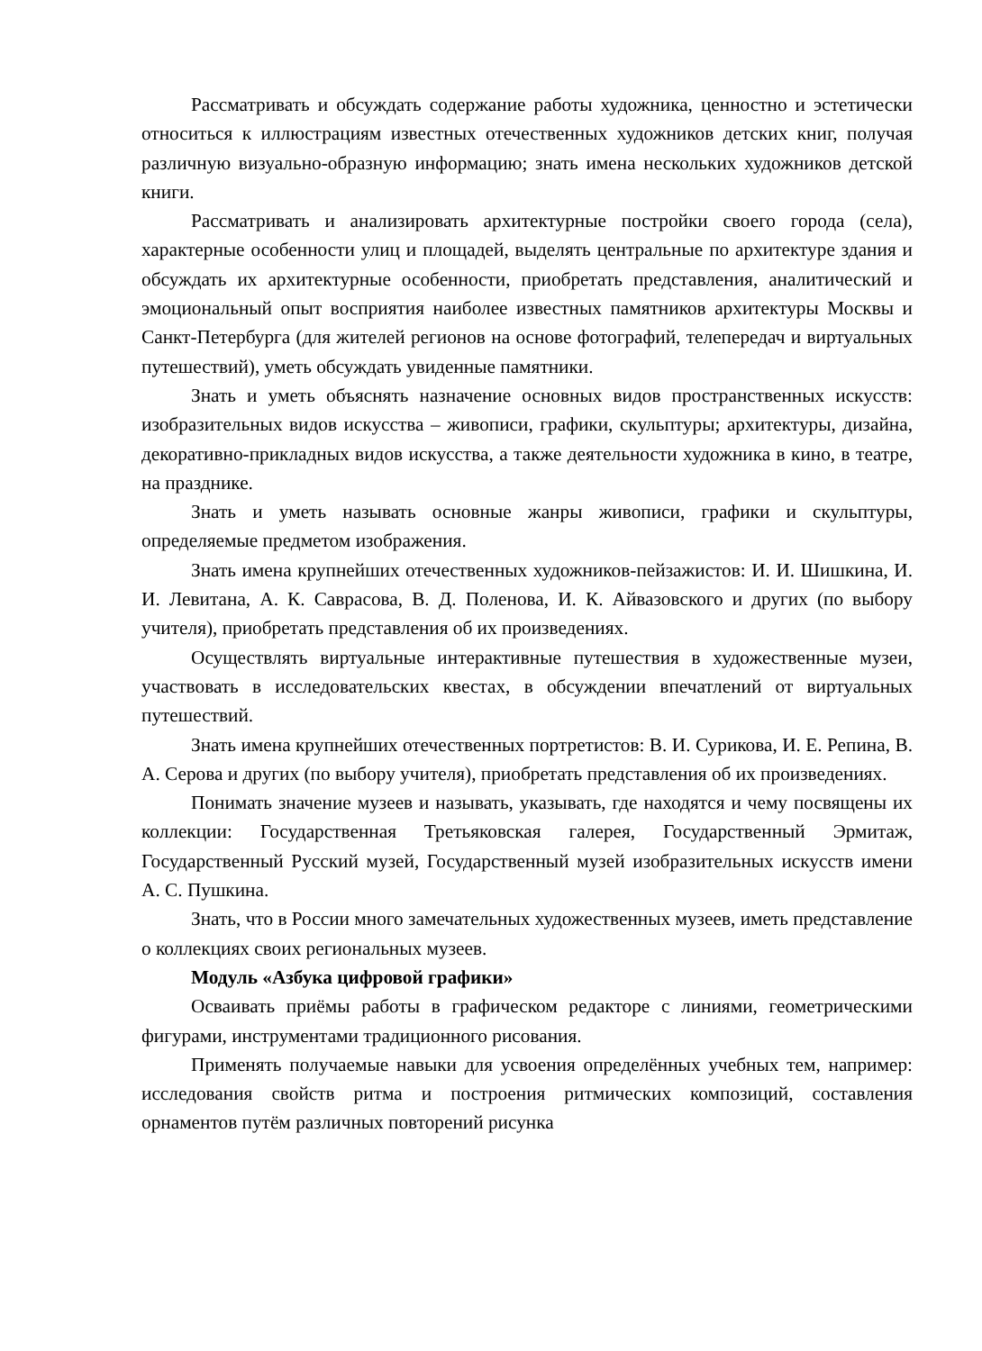Рассматривать и обсуждать содержание работы художника, ценностно и эстетически относиться к иллюстрациям известных отечественных художников детских книг, получая различную визуально-образную информацию; знать имена нескольких художников детской книги.
Рассматривать и анализировать архитектурные постройки своего города (села), характерные особенности улиц и площадей, выделять центральные по архитектуре здания и обсуждать их архитектурные особенности, приобретать представления, аналитический и эмоциональный опыт восприятия наиболее известных памятников архитектуры Москвы и Санкт-Петербурга (для жителей регионов на основе фотографий, телепередач и виртуальных путешествий), уметь обсуждать увиденные памятники.
Знать и уметь объяснять назначение основных видов пространственных искусств: изобразительных видов искусства – живописи, графики, скульптуры; архитектуры, дизайна, декоративно-прикладных видов искусства, а также деятельности художника в кино, в театре, на празднике.
Знать и уметь называть основные жанры живописи, графики и скульптуры, определяемые предметом изображения.
Знать имена крупнейших отечественных художников-пейзажистов: И. И. Шишкина, И. И. Левитана, А. К. Саврасова, В. Д. Поленова, И. К. Айвазовского и других (по выбору учителя), приобретать представления об их произведениях.
Осуществлять виртуальные интерактивные путешествия в художественные музеи, участвовать в исследовательских квестах, в обсуждении впечатлений от виртуальных путешествий.
Знать имена крупнейших отечественных портретистов: В. И. Сурикова, И. Е. Репина, В. А. Серова и других (по выбору учителя), приобретать представления об их произведениях.
Понимать значение музеев и называть, указывать, где находятся и чему посвящены их коллекции: Государственная Третьяковская галерея, Государственный Эрмитаж, Государственный Русский музей, Государственный музей изобразительных искусств имени А. С. Пушкина.
Знать, что в России много замечательных художественных музеев, иметь представление о коллекциях своих региональных музеев.
Модуль «Азбука цифровой графики»
Осваивать приёмы работы в графическом редакторе с линиями, геометрическими фигурами, инструментами традиционного рисования.
Применять получаемые навыки для усвоения определённых учебных тем, например: исследования свойств ритма и построения ритмических композиций, составления орнаментов путём различных повторений рисунка